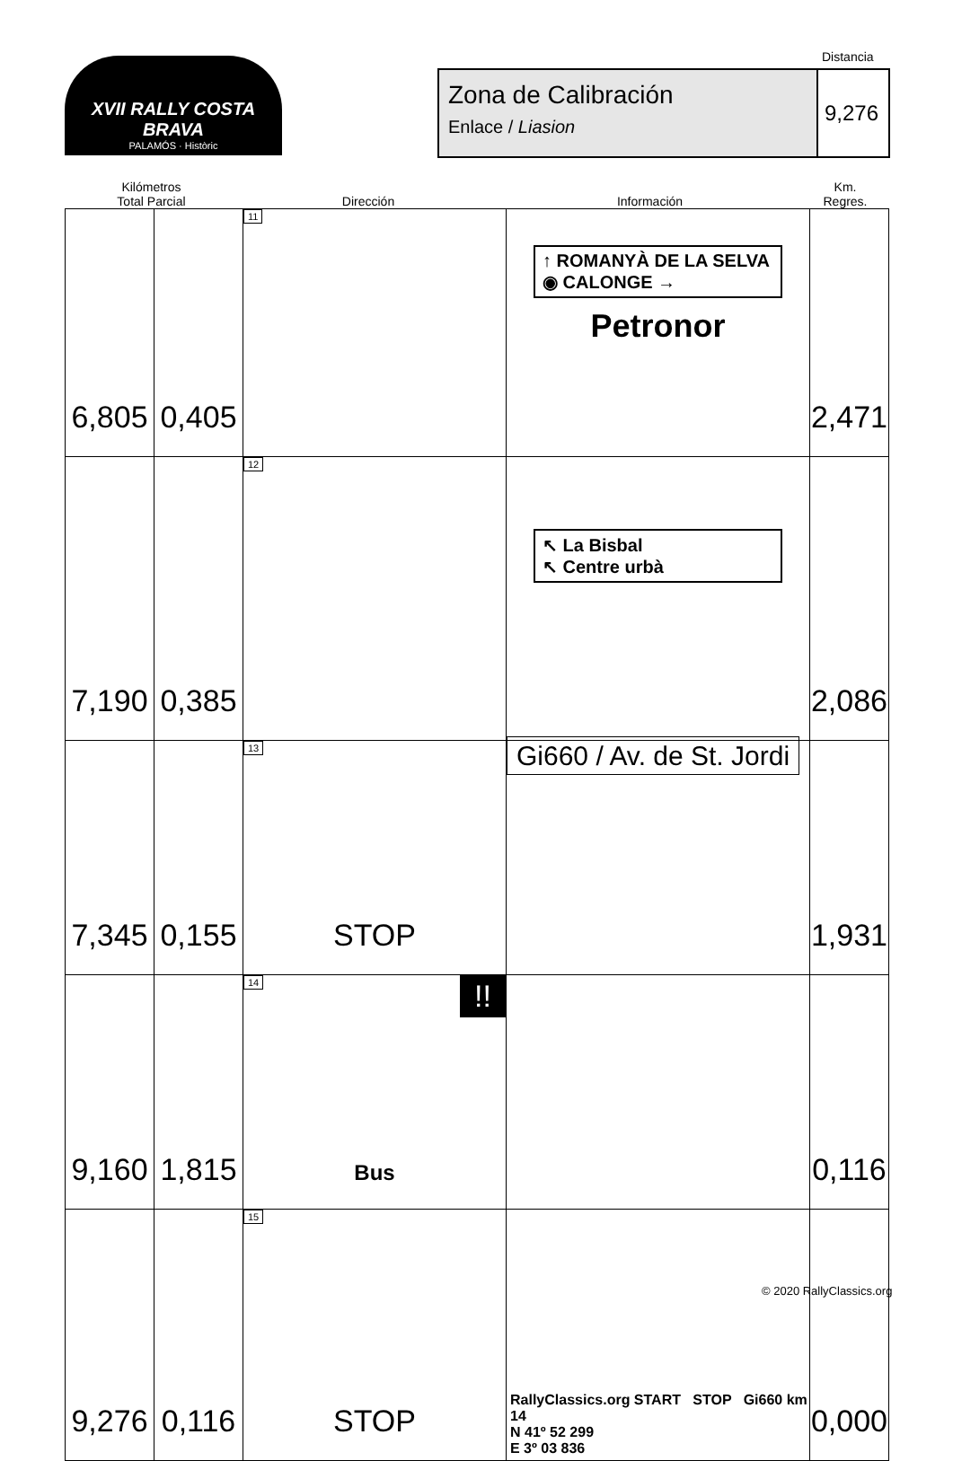XVII RALLY COSTA BRAVA
PALAMÓS · Històric
Distancia
Zona de Calibración
Enlace / Liasion
9,276
Kilómetros
Total Parcial
Dirección
Información
Km.
Regres.
| 6,805 | 0,405 | 11 | ↑ ROMANYÀ DE LA SELVA ◉ CALONGE → Petronor | 2,471 |
| 7,190 | 0,385 | 12 | ↖ La Bisbal ↖ Centre urbà | 2,086 |
| 7,345 | 0,155 | 13 STOP | Gi660 / Av. de St. Jordi | 1,931 |
| 9,160 | 1,815 | 14 !! Bus | | 0,116 |
| 9,276 | 0,116 | 15 STOP | RallyClassics.org START STOP Gi660 km 14 N 41º 52 299 E 3º 03 836 | 0,000 |
© 2020 RallyClassics.org